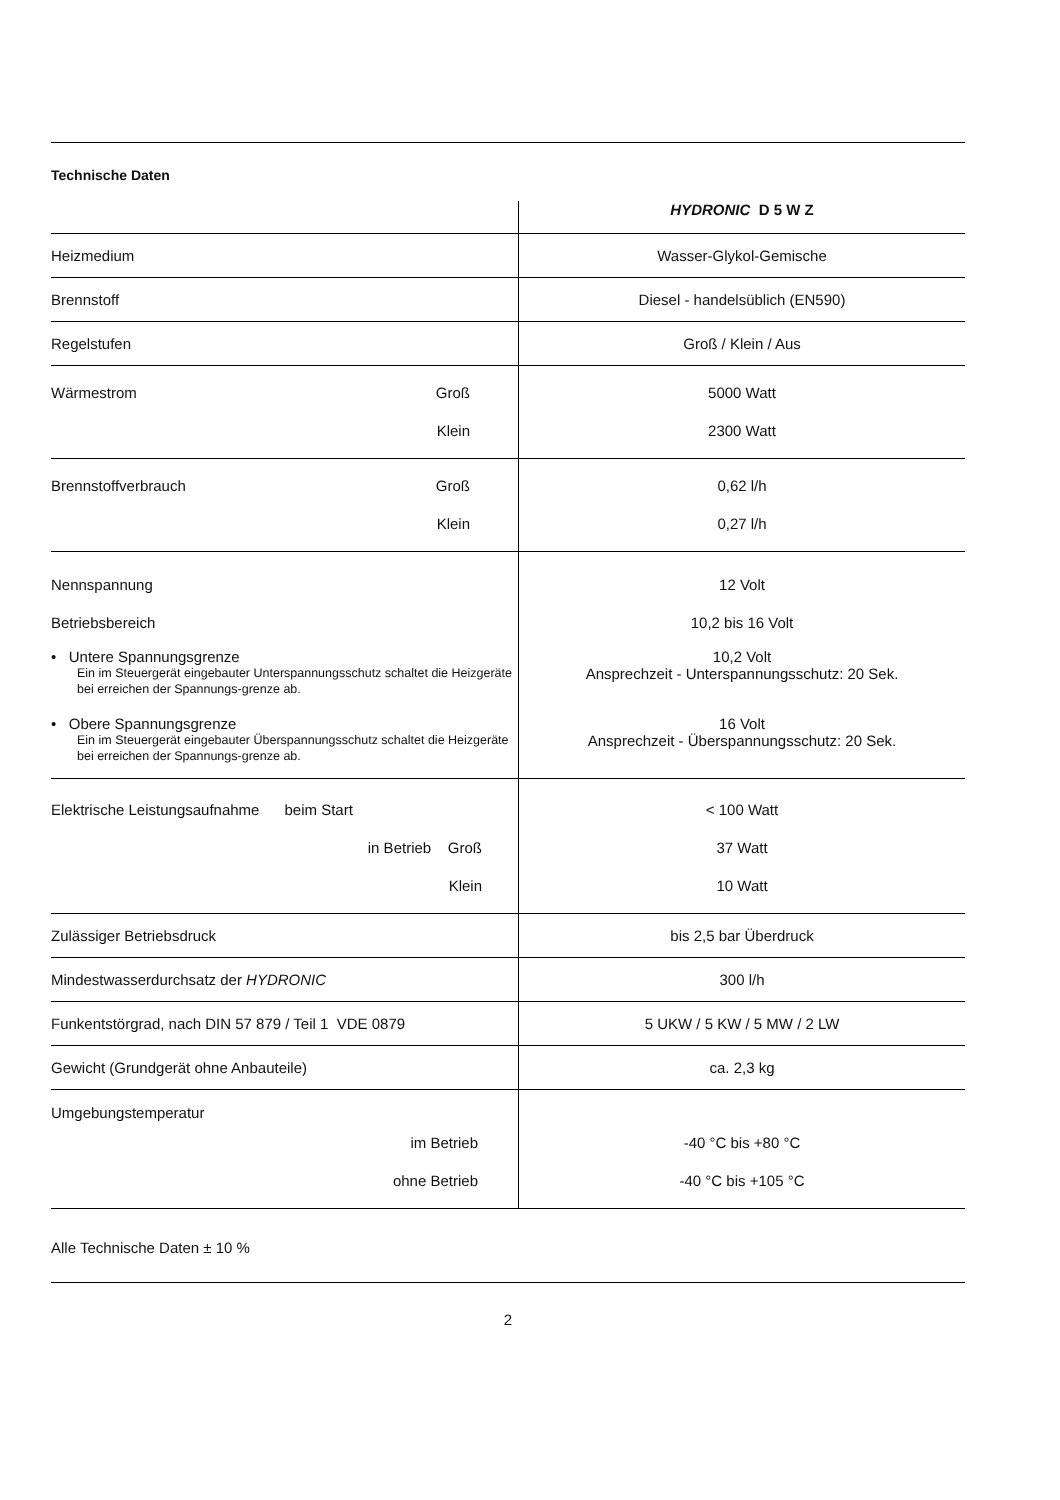Technische Daten
| | HYDRONIC D 5 W Z |
| Heizmedium | Wasser-Glykol-Gemische |
| Brennstoff | Diesel - handelsüblich (EN590) |
| Regelstufen | Groß / Klein / Aus |
| Wärmestrom Groß Klein | 5000 Watt 2300 Watt |
| Brennstoffverbrauch Groß Klein | 0,62 l/h 0,27 l/h |
| Nennspannung Betriebsbereich | 12 Volt 10,2 bis 16 Volt |
| • Untere Spannungsgrenze Ein im Steuergerät eingebauter Unterspannungsschutz schaltet die Heizgeräte bei erreichen der Spannungs-grenze ab. | 10,2 Volt Ansprechzeit - Unterspannungsschutz: 20 Sek. |
| • Obere Spannungsgrenze Ein im Steuergerät eingebauter Überspannungsschutz schaltet die Heizgeräte bei erreichen der Spannungs-grenze ab. | 16 Volt Ansprechzeit - Überspannungsschutz: 20 Sek. |
| Elektrische Leistungsaufnahme beim Start in Betrieb Groß Klein | < 100 Watt 37 Watt 10 Watt |
| Zulässiger Betriebsdruck | bis 2,5 bar Überdruck |
| Mindestwasserdurchsatz der HYDRONIC | 300 l/h |
| Funkentstörgrad, nach DIN 57 879 / Teil 1 VDE 0879 | 5 UKW / 5 KW / 5 MW / 2 LW |
| Gewicht (Grundgerät ohne Anbauteile) | ca. 2,3 kg |
| Umgebungstemperatur im Betrieb ohne Betrieb | -40 °C bis +80 °C -40 °C bis +105 °C |
Alle Technische Daten ± 10 %
2